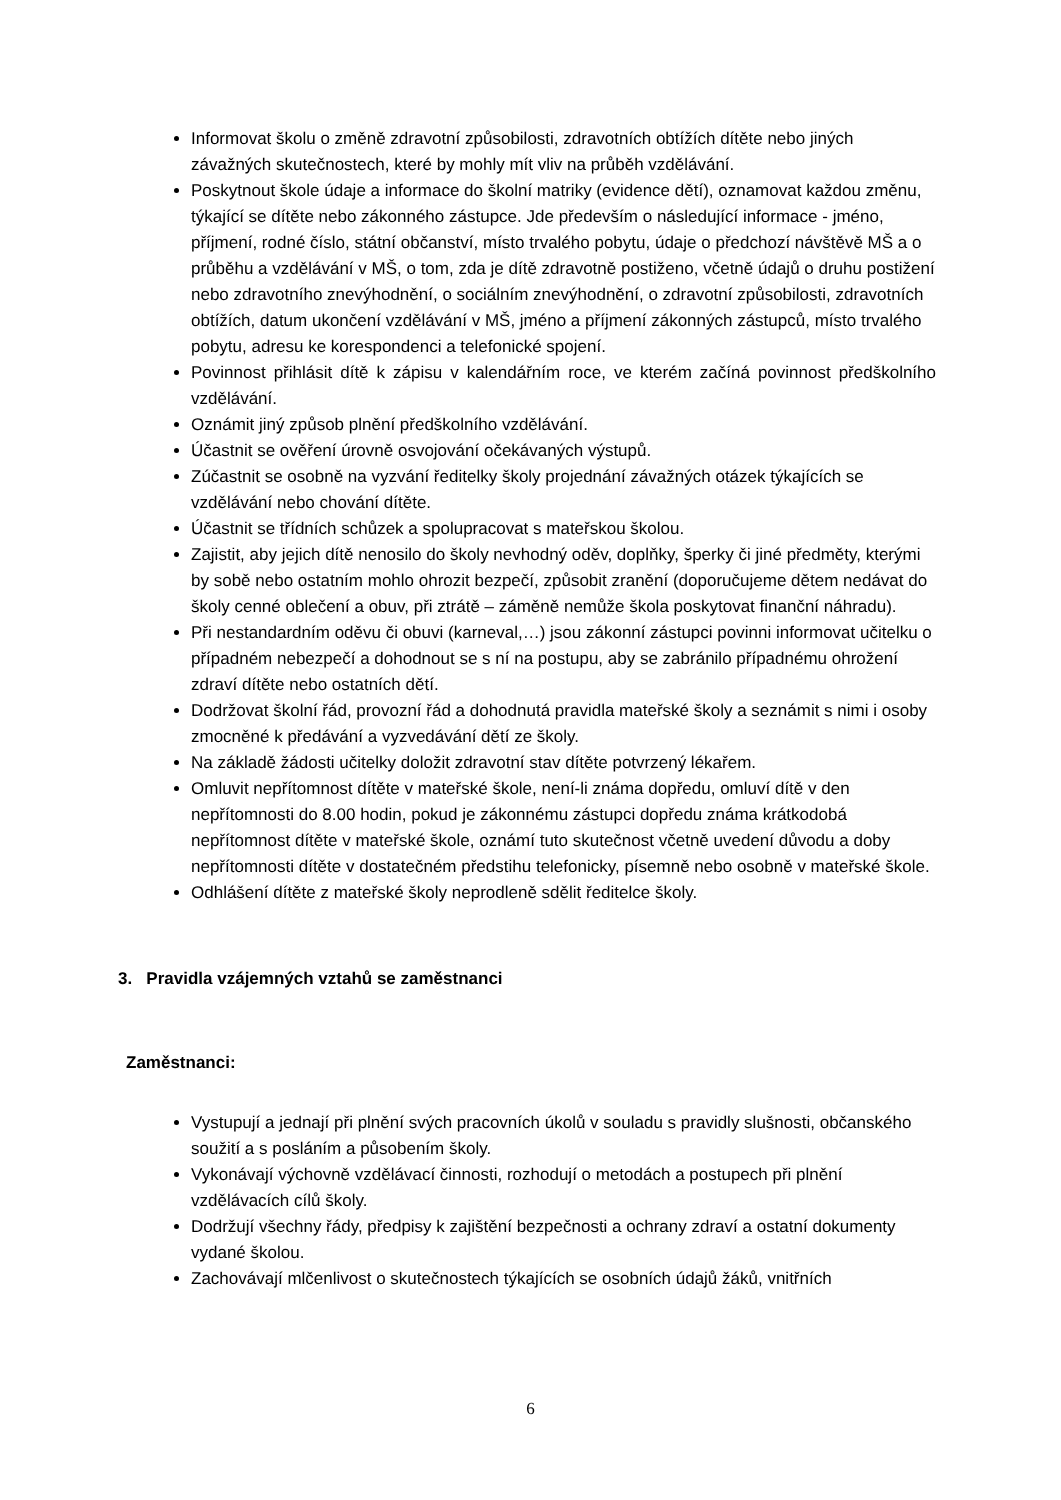Informovat školu o změně zdravotní způsobilosti, zdravotních obtížích dítěte nebo jiných závažných skutečnostech, které by mohly mít vliv na průběh vzdělávání.
Poskytnout škole údaje a informace do školní matriky (evidence dětí), oznamovat každou změnu, týkající se dítěte nebo zákonného zástupce. Jde především o následující informace - jméno, příjmení, rodné číslo, státní občanství, místo trvalého pobytu, údaje o předchozí návštěvě MŠ a o průběhu a vzdělávání v MŠ, o tom, zda je dítě zdravotně postiženo, včetně údajů o druhu postižení nebo zdravotního znevýhodnění, o sociálním znevýhodnění, o zdravotní způsobilosti, zdravotních obtížích, datum ukončení vzdělávání v MŠ, jméno a příjmení zákonných zástupců, místo trvalého pobytu, adresu ke korespondenci a telefonické spojení.
Povinnost přihlásit dítě k zápisu v kalendářním roce, ve kterém začíná povinnost předškolního vzdělávání.
Oznámit jiný způsob plnění předškolního vzdělávání.
Účastnit se ověření úrovně osvojování očekávaných výstupů.
Zúčastnit se osobně na vyzvání ředitelky školy projednání závažných otázek týkajících se vzdělávání nebo chování dítěte.
Účastnit se třídních schůzek a spolupracovat s mateřskou školou.
Zajistit, aby jejich dítě nenosilo do školy nevhodný oděv, doplňky, šperky či jiné předměty, kterými by sobě nebo ostatním mohlo ohrozit bezpečí, způsobit zranění (doporučujeme dětem nedávat do školy cenné oblečení a obuv, při ztrátě – záměně nemůže škola poskytovat finanční náhradu).
Při nestandardním oděvu či obuvi (karneval,…) jsou zákonní zástupci povinni informovat učitelku o případném nebezpečí a dohodnout se s ní na postupu, aby se zabránilo případnému ohrožení zdraví dítěte nebo ostatních dětí.
Dodržovat školní řád, provozní řád a dohodnutá pravidla mateřské školy a seznámit s nimi i osoby zmocněné k předávání a vyzvedávání dětí ze školy.
Na základě žádosti učitelky doložit zdravotní stav dítěte potvrzený lékařem.
Omluvit nepřítomnost dítěte v mateřské škole, není-li známa dopředu, omluví dítě v den nepřítomnosti do 8.00 hodin, pokud je zákonnému zástupci dopředu známa krátkodobá nepřítomnost dítěte v mateřské škole, oznámí tuto skutečnost včetně uvedení důvodu a doby nepřítomnosti dítěte v dostatečném předstihu telefonicky, písemně nebo osobně v mateřské škole.
Odhlášení dítěte z mateřské školy neprodleně sdělit ředitelce školy.
3. Pravidla vzájemných vztahů se zaměstnanci
Zaměstnanci:
Vystupují a jednají při plnění svých pracovních úkolů v souladu s pravidly slušnosti, občanského soužití a s posláním a působením školy.
Vykonávají výchovně vzdělávací činnosti, rozhodují o metodách a postupech při plnění vzdělávacích cílů školy.
Dodržují všechny řády, předpisy k zajištění bezpečnosti a ochrany zdraví a ostatní dokumenty vydané školou.
Zachovávají mlčenlivost o skutečnostech týkajících se osobních údajů žáků, vnitřních
6